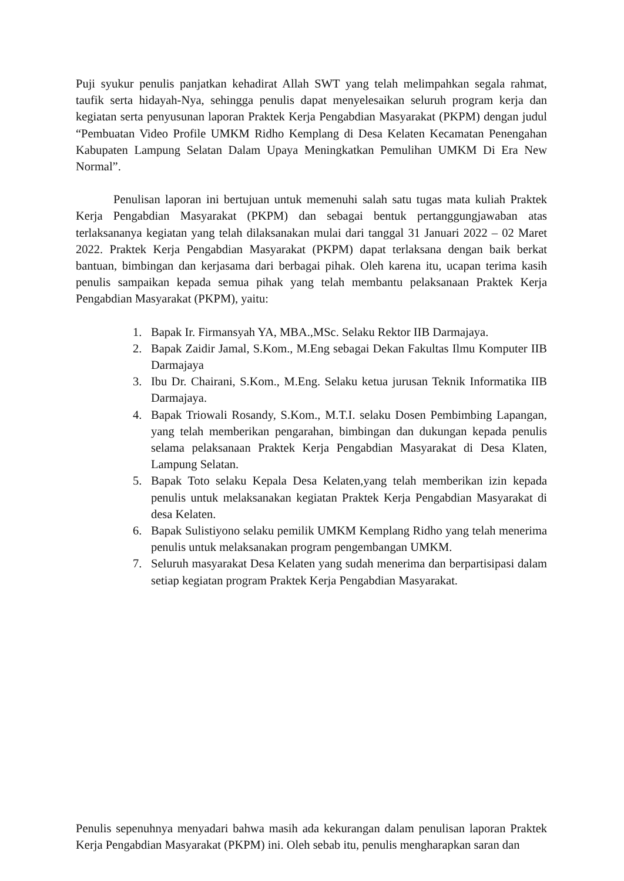Puji syukur penulis panjatkan kehadirat Allah SWT yang telah melimpahkan segala rahmat, taufik serta hidayah-Nya, sehingga penulis dapat menyelesaikan seluruh program kerja dan kegiatan serta penyusunan laporan Praktek Kerja Pengabdian Masyarakat (PKPM) dengan judul “Pembuatan Video Profile UMKM Ridho Kemplang di Desa Kelaten Kecamatan Penengahan Kabupaten Lampung Selatan Dalam Upaya Meningkatkan Pemulihan UMKM Di Era New Normal”.
Penulisan laporan ini bertujuan untuk memenuhi salah satu tugas mata kuliah Praktek Kerja Pengabdian Masyarakat (PKPM) dan sebagai bentuk pertanggungjawaban atas terlaksananya kegiatan yang telah dilaksanakan mulai dari tanggal 31 Januari 2022 – 02 Maret 2022. Praktek Kerja Pengabdian Masyarakat (PKPM) dapat terlaksana dengan baik berkat bantuan, bimbingan dan kerjasama dari berbagai pihak. Oleh karena itu, ucapan terima kasih penulis sampaikan kepada semua pihak yang telah membantu pelaksanaan Praktek Kerja Pengabdian Masyarakat (PKPM), yaitu:
1. Bapak Ir. Firmansyah YA, MBA.,MSc. Selaku Rektor IIB Darmajaya.
2. Bapak Zaidir Jamal, S.Kom., M.Eng sebagai Dekan Fakultas Ilmu Komputer IIB Darmajaya
3. Ibu Dr. Chairani, S.Kom., M.Eng. Selaku ketua jurusan Teknik Informatika IIB Darmajaya.
4. Bapak Triowali Rosandy, S.Kom., M.T.I. selaku Dosen Pembimbing Lapangan, yang telah memberikan pengarahan, bimbingan dan dukungan kepada penulis selama pelaksanaan Praktek Kerja Pengabdian Masyarakat di Desa Klaten, Lampung Selatan.
5. Bapak Toto selaku Kepala Desa Kelaten,yang telah memberikan izin kepada penulis untuk melaksanakan kegiatan Praktek Kerja Pengabdian Masyarakat di desa Kelaten.
6. Bapak Sulistiyono selaku pemilik UMKM Kemplang Ridho yang telah menerima penulis untuk melaksanakan program pengembangan UMKM.
7. Seluruh masyarakat Desa Kelaten yang sudah menerima dan berpartisipasi dalam setiap kegiatan program Praktek Kerja Pengabdian Masyarakat.
Penulis sepenuhnya menyadari bahwa masih ada kekurangan dalam penulisan laporan Praktek Kerja Pengabdian Masyarakat (PKPM) ini. Oleh sebab itu, penulis mengharapkan saran dan